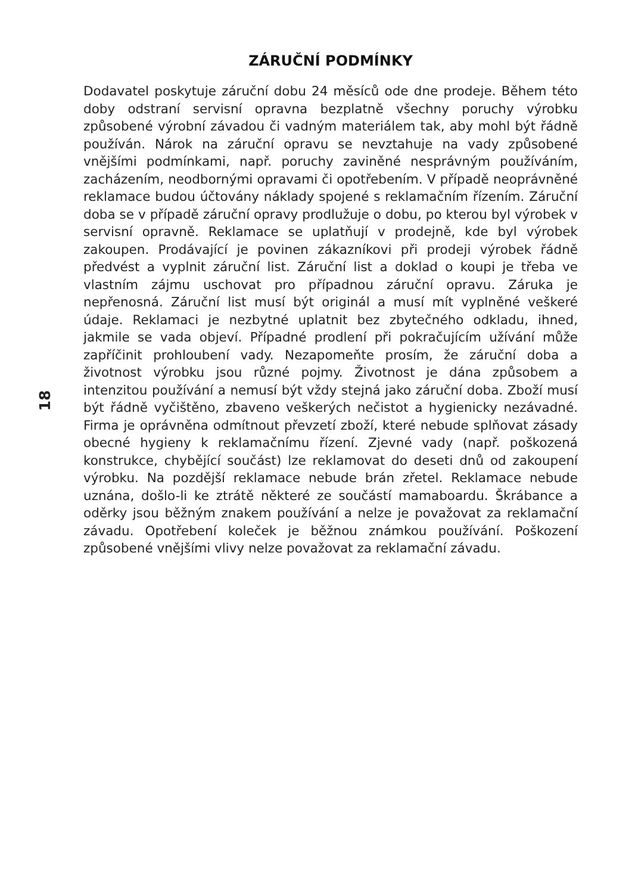18
ZÁRUČNÍ PODMÍNKY
Dodavatel poskytuje záruční dobu 24 měsíců ode dne prodeje. Během této doby odstraní servisní opravna bezplatně všechny poruchy výrobku způsobené výrobní závadou či vadným materiálem tak, aby mohl být řádně používán. Nárok na záruční opravu se nevztahuje na vady způsobené vnějšími podmínkami, např. poruchy zaviněné nesprávným používáním, zacházením, neodbornými opravami či opotřebením. V případě neoprávněné reklamace budou účtovány náklady spojené s reklamačním řízením. Záruční doba se v případě záruční opravy prodlužuje o dobu, po kterou byl výrobek v servisní opravně. Reklamace se uplatňují v prodejně, kde byl výrobek zakoupen. Prodávající je povinen zákazníkovi při prodeji výrobek řádně předvést a vyplnit záruční list. Záruční list a doklad o koupi je třeba ve vlastním zájmu uschovat pro případnou záruční opravu. Záruka je nepřenosná. Záruční list musí být originál a musí mít vyplněné veškeré údaje. Reklamaci je nezbytné uplatnit bez zbytečného odkladu, ihned, jakmile se vada objeví. Případné prodlení při pokračujícím užívání může zapříčinit prohloubení vady. Nezapomeňte prosím, že záruční doba a životnost výrobku jsou různé pojmy. Životnost je dána způsobem a intenzitou používání a nemusí být vždy stejná jako záruční doba. Zboží musí být řádně vyčištěno, zbaveno veškerých nečistot a hygienicky nezávadné. Firma je oprávněna odmítnout převzetí zboží, které nebude splňovat zásady obecné hygieny k reklamačnímu řízení. Zjevné vady (např. poškozená konstrukce, chybějící součást) lze reklamovat do deseti dnů od zakoupení výrobku. Na pozdější reklamace nebude brán zřetel. Reklamace nebude uznána, došlo-li ke ztrátě některé ze součástí mamaboardu. Škrábance a oděrky jsou běžným znakem používání a nelze je považovat za reklamační závadu. Opotřebení koleček je běžnou známkou používání. Poškození způsobené vnějšími vlivy nelze považovat za reklamační závadu.